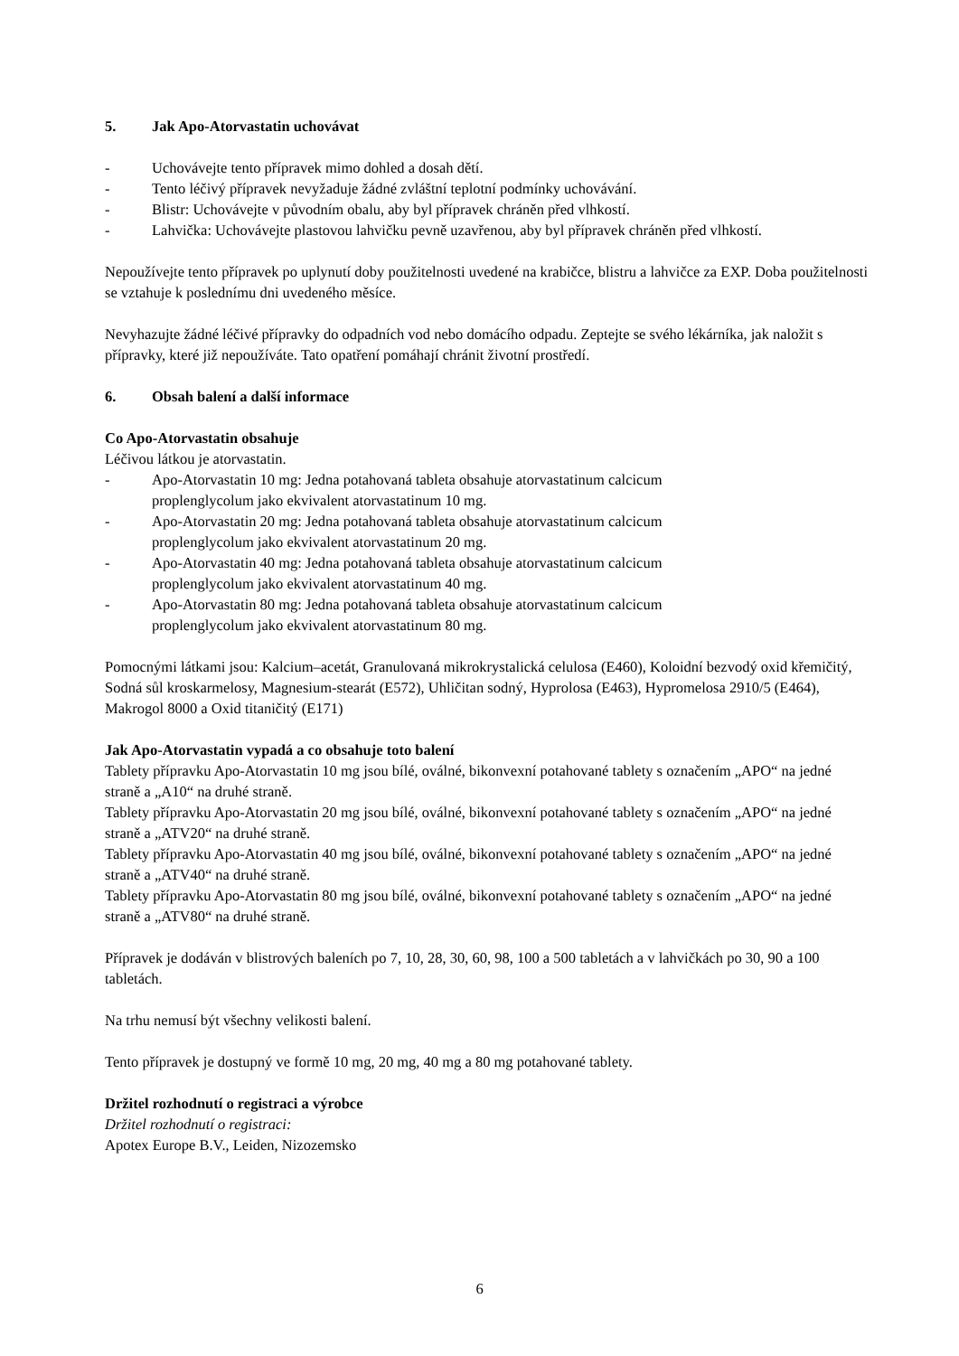5. Jak Apo-Atorvastatin uchovávat
- Uchovávejte tento přípravek mimo dohled a dosah dětí.
- Tento léčivý přípravek nevyžaduje žádné zvláštní teplotní podmínky uchovávání.
- Blistr: Uchovávejte v původním obalu, aby byl přípravek chráněn před vlhkostí.
- Lahvička: Uchovávejte plastovou lahvičku pevně uzavřenou, aby byl přípravek chráněn před vlhkostí.
Nepoužívejte tento přípravek po uplynutí doby použitelnosti uvedené na krabičce, blistru a lahvičce za EXP. Doba použitelnosti se vztahuje k poslednímu dni uvedeného měsíce.
Nevyhazujte žádné léčivé přípravky do odpadních vod nebo domácího odpadu. Zeptejte se svého lékárníka, jak naložit s přípravky, které již nepoužíváte. Tato opatření pomáhají chránit životní prostředí.
6. Obsah balení a další informace
Co Apo-Atorvastatin obsahuje
Léčivou látkou je atorvastatin.
- Apo-Atorvastatin 10 mg: Jedna potahovaná tableta obsahuje atorvastatinum calcicum
proplenglycolum jako ekvivalent atorvastatinum 10 mg.
- Apo-Atorvastatin 20 mg: Jedna potahovaná tableta obsahuje atorvastatinum calcicum
proplenglycolum jako ekvivalent atorvastatinum 20 mg.
- Apo-Atorvastatin 40 mg: Jedna potahovaná tableta obsahuje atorvastatinum calcicum
proplenglycolum jako ekvivalent atorvastatinum 40 mg.
- Apo-Atorvastatin 80 mg: Jedna potahovaná tableta obsahuje atorvastatinum calcicum
proplenglycolum jako ekvivalent atorvastatinum 80 mg.
Pomocnými látkami jsou: Kalcium–acetát, Granulovaná mikrokrystalická celulosa (E460), Koloidní bezvodý oxid křemičitý, Sodná sůl kroskarmelosy, Magnesium-stearát (E572), Uhličitan sodný, Hyprolosa (E463), Hypromelosa 2910/5 (E464), Makrogol 8000 a Oxid titaničitý (E171)
Jak Apo-Atorvastatin vypadá a co obsahuje toto balení
Tablety přípravku Apo-Atorvastatin 10 mg jsou bílé, oválné, bikonvexní potahované tablety s označením „APO“ na jedné straně a „A10“ na druhé straně.
Tablety přípravku Apo-Atorvastatin 20 mg jsou bílé, oválné, bikonvexní potahované tablety s označením „APO“ na jedné straně a „ATV20“ na druhé straně.
Tablety přípravku Apo-Atorvastatin 40 mg jsou bílé, oválné, bikonvexní potahované tablety s označením „APO“ na jedné straně a „ATV40“ na druhé straně.
Tablety přípravku Apo-Atorvastatin 80 mg jsou bílé, oválné, bikonvexní potahované tablety s označením „APO“ na jedné straně a „ATV80“ na druhé straně.
Přípravek je dodáván v blistrových baleních po 7, 10, 28, 30, 60, 98, 100 a 500 tabletách a v lahvičkách po 30, 90 a 100 tabletách.
Na trhu nemusí být všechny velikosti balení.
Tento přípravek je dostupný ve formě 10 mg, 20 mg, 40 mg a 80 mg potahované tablety.
Držitel rozhodnutí o registraci a výrobce
Držitel rozhodnutí o registraci:
Apotex Europe B.V., Leiden, Nizozemsko
6